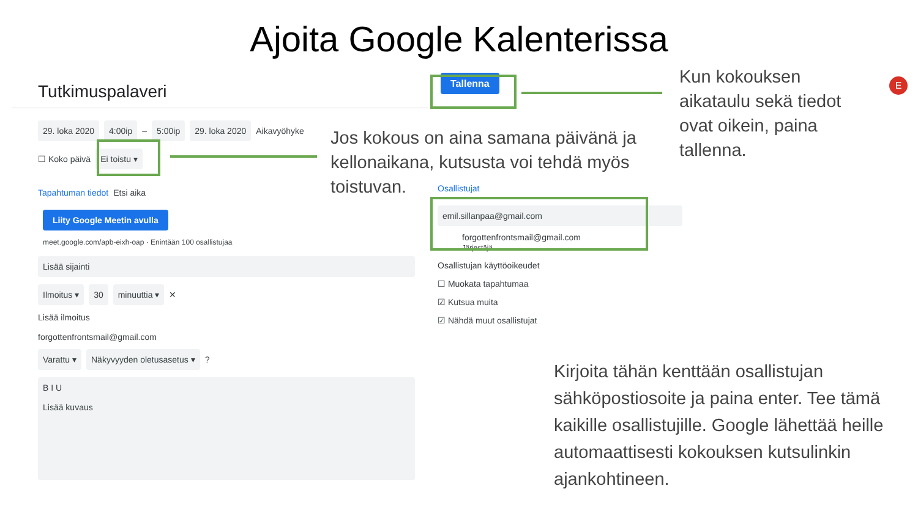Ajoita Google Kalenterissa
Tutkimuspalaveri
29. loka 2020 4:00ip – 5:00ip 29. loka 2020 Aikavyöhyke
☐ Koko päivä Ei toistu ▾
Tapahtuman tiedot Etsi aika
Liity Google Meetin avulla
meet.google.com/apb-eixh-oap · Enintään 100 osallistujaa
Lisää sijainti
Ilmoitus ▾ 30 minuuttia ▾ ✕
Lisää ilmoitus
forgottenfrontsmail@gmail.com
Varattu ▾ Näkyvyyden oletusasetus ▾ ?
B I U
Lisää kuvaus
Osallistujat
emil.sillanpaa@gmail.com
forgottenfrontsmail@gmail.com
Järjestäjä
Osallistujan käyttöoikeudet
☐ Muokata tapahtumaa
☑ Kutsua muita
☑ Nähdä muut osallistujat
Tallenna
Jos kokous on aina samana päivänä ja kellonaikana, kutsusta voi tehdä myös toistuvan.
Kun kokouksen aikataulu sekä tiedot ovat oikein, paina tallenna.
Kirjoita tähän kenttään osallistujan sähköpostiosoite ja paina enter. Tee tämä kaikille osallistujille. Google lähettää heille automaattisesti kokouksen kutsulinkin ajankohtineen.
E